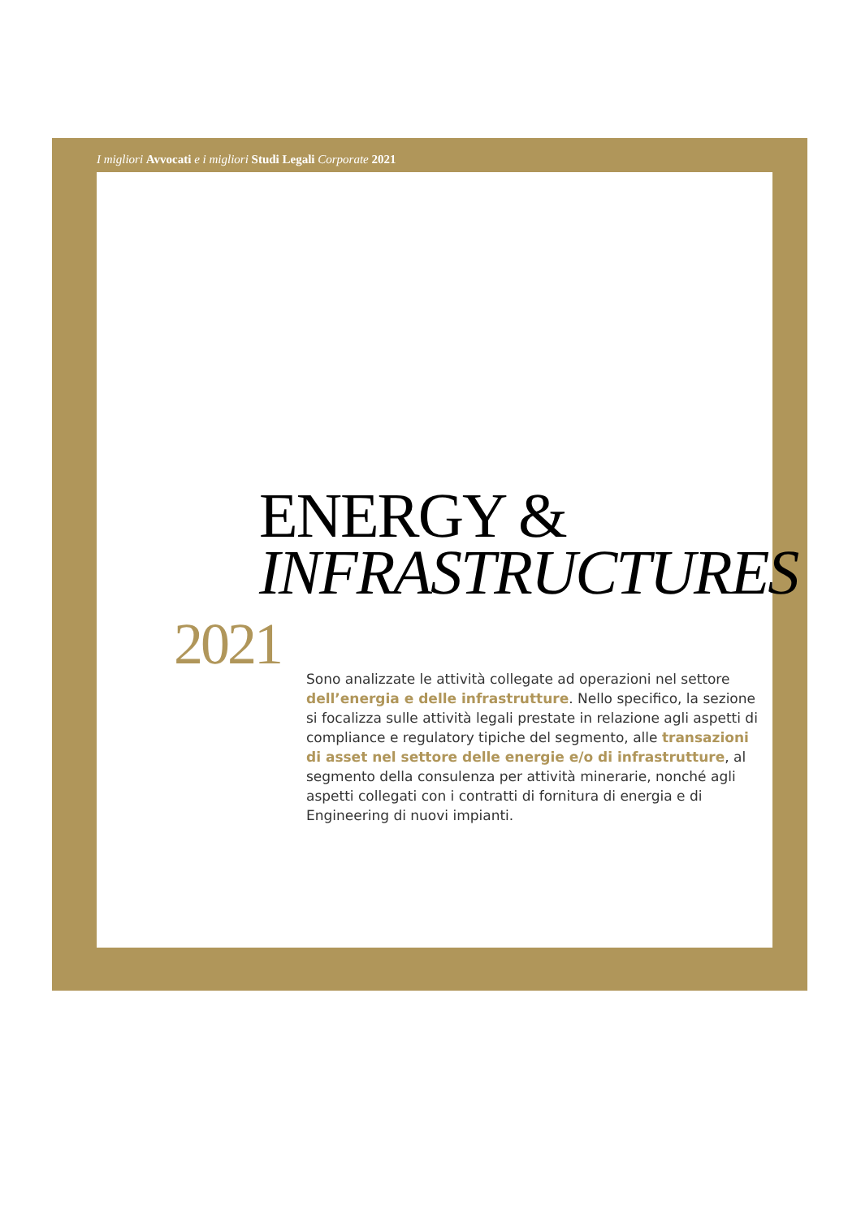I migliori Avvocati e i migliori Studi Legali Corporate 2021
ENERGY &
INFRASTRUCTURES
2021
Sono analizzate le attività collegate ad operazioni nel settore dell’energia e delle infrastrutture. Nello specifico, la sezione si focalizza sulle attività legali prestate in relazione agli aspetti di compliance e regulatory tipiche del segmento, alle transazioni di asset nel settore delle energie e/o di infrastrutture, al segmento della consulenza per attività minerarie, nonché agli aspetti collegati con i contratti di fornitura di energia e di Engineering di nuovi impianti.